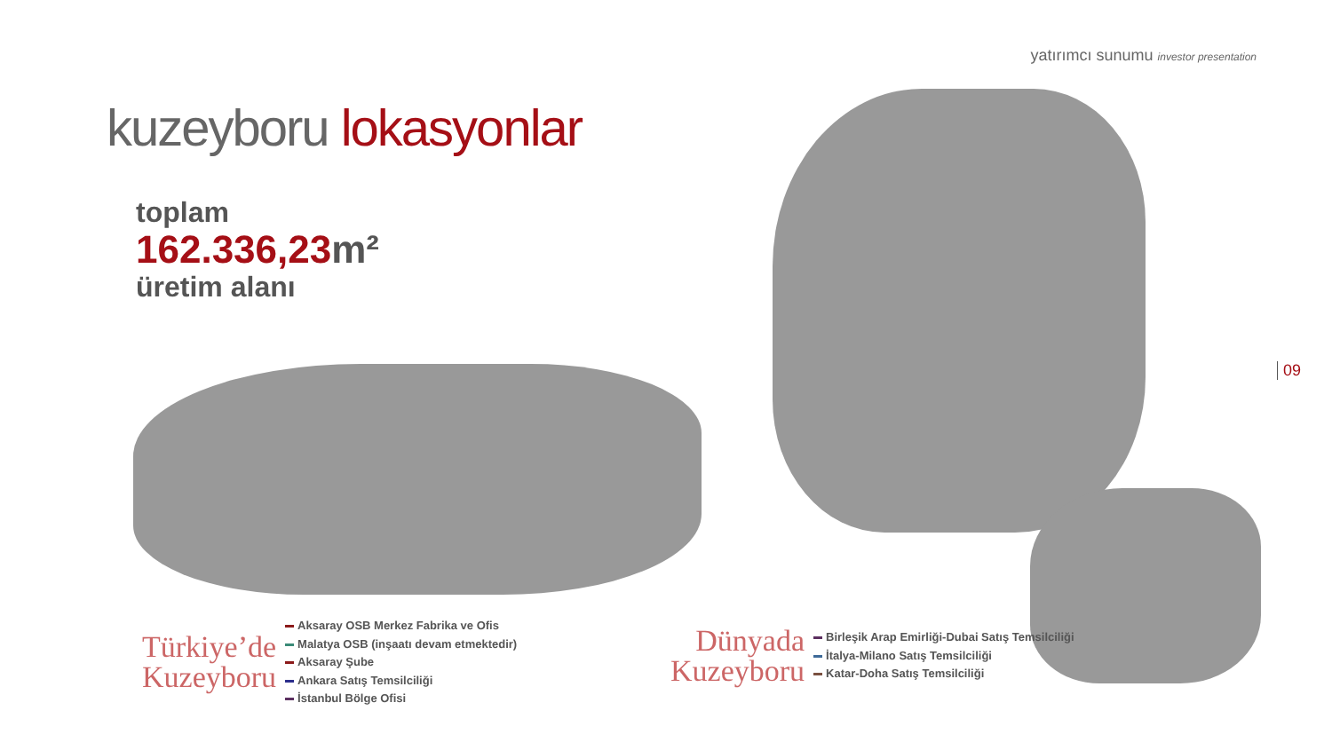yatırımcı sunumu investor presentation
kuzeyboru lokasyonlar
toplam
162.336,23m²
üretim alanı
09
Türkiye’de
Kuzeyboru
Aksaray OSB Merkez Fabrika ve Ofis
Malatya OSB (inşaatı devam etmektedir)
Aksaray Şube
Ankara Satış Temsilciliği
İstanbul Bölge Ofisi
Dünyada
Kuzeyboru
Birleşik Arap Emirliği-Dubai Satış Temsilciliği
İtalya-Milano Satış Temsilciliği
Katar-Doha Satış Temsilciliği